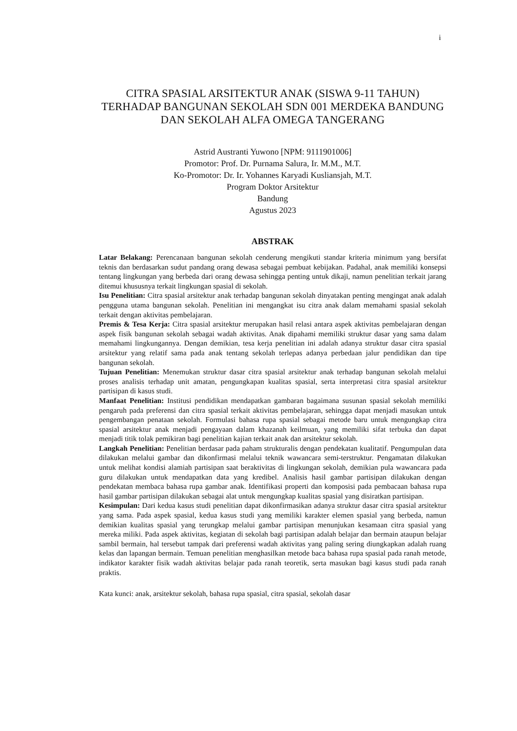i
CITRA SPASIAL ARSITEKTUR ANAK (SISWA 9-11 TAHUN) TERHADAP BANGUNAN SEKOLAH SDN 001 MERDEKA BANDUNG DAN SEKOLAH ALFA OMEGA TANGERANG
Astrid Austranti Yuwono [NPM: 9111901006]
Promotor: Prof. Dr. Purnama Salura, Ir. M.M., M.T.
Ko-Promotor: Dr. Ir. Yohannes Karyadi Kusliansjah, M.T.
Program Doktor Arsitektur
Bandung
Agustus 2023
ABSTRAK
Latar Belakang: Perencanaan bangunan sekolah cenderung mengikuti standar kriteria minimum yang bersifat teknis dan berdasarkan sudut pandang orang dewasa sebagai pembuat kebijakan. Padahal, anak memiliki konsepsi tentang lingkungan yang berbeda dari orang dewasa sehingga penting untuk dikaji, namun penelitian terkait jarang ditemui khususnya terkait lingkungan spasial di sekolah.
Isu Penelitian: Citra spasial arsitektur anak terhadap bangunan sekolah dinyatakan penting mengingat anak adalah pengguna utama bangunan sekolah. Penelitian ini mengangkat isu citra anak dalam memahami spasial sekolah terkait dengan aktivitas pembelajaran.
Premis & Tesa Kerja: Citra spasial arsitektur merupakan hasil relasi antara aspek aktivitas pembelajaran dengan aspek fisik bangunan sekolah sebagai wadah aktivitas. Anak dipahami memiliki struktur dasar yang sama dalam memahami lingkungannya. Dengan demikian, tesa kerja penelitian ini adalah adanya struktur dasar citra spasial arsitektur yang relatif sama pada anak tentang sekolah terlepas adanya perbedaan jalur pendidikan dan tipe bangunan sekolah.
Tujuan Penelitian: Menemukan struktur dasar citra spasial arsitektur anak terhadap bangunan sekolah melalui proses analisis terhadap unit amatan, pengungkapan kualitas spasial, serta interpretasi citra spasial arsitektur partisipan di kasus studi.
Manfaat Penelitian: Institusi pendidikan mendapatkan gambaran bagaimana susunan spasial sekolah memiliki pengaruh pada preferensi dan citra spasial terkait aktivitas pembelajaran, sehingga dapat menjadi masukan untuk pengembangan penataan sekolah. Formulasi bahasa rupa spasial sebagai metode baru untuk mengungkap citra spasial arsitektur anak menjadi pengayaan dalam khazanah keilmuan, yang memiliki sifat terbuka dan dapat menjadi titik tolak pemikiran bagi penelitian kajian terkait anak dan arsitektur sekolah.
Langkah Penelitian: Penelitian berdasar pada paham strukturalis dengan pendekatan kualitatif. Pengumpulan data dilakukan melalui gambar dan dikonfirmasi melalui teknik wawancara semi-terstruktur. Pengamatan dilakukan untuk melihat kondisi alamiah partisipan saat beraktivitas di lingkungan sekolah, demikian pula wawancara pada guru dilakukan untuk mendapatkan data yang kredibel. Analisis hasil gambar partisipan dilakukan dengan pendekatan membaca bahasa rupa gambar anak. Identifikasi properti dan komposisi pada pembacaan bahasa rupa hasil gambar partisipan dilakukan sebagai alat untuk mengungkap kualitas spasial yang disiratkan partisipan.
Kesimpulan: Dari kedua kasus studi penelitian dapat dikonfirmasikan adanya struktur dasar citra spasial arsitektur yang sama. Pada aspek spasial, kedua kasus studi yang memiliki karakter elemen spasial yang berbeda, namun demikian kualitas spasial yang terungkap melalui gambar partisipan menunjukan kesamaan citra spasial yang mereka miliki. Pada aspek aktivitas, kegiatan di sekolah bagi partisipan adalah belajar dan bermain ataupun belajar sambil bermain, hal tersebut tampak dari preferensi wadah aktivitas yang paling sering diungkapkan adalah ruang kelas dan lapangan bermain. Temuan penelitian menghasilkan metode baca bahasa rupa spasial pada ranah metode, indikator karakter fisik wadah aktivitas belajar pada ranah teoretik, serta masukan bagi kasus studi pada ranah praktis.
Kata kunci: anak, arsitektur sekolah, bahasa rupa spasial, citra spasial, sekolah dasar